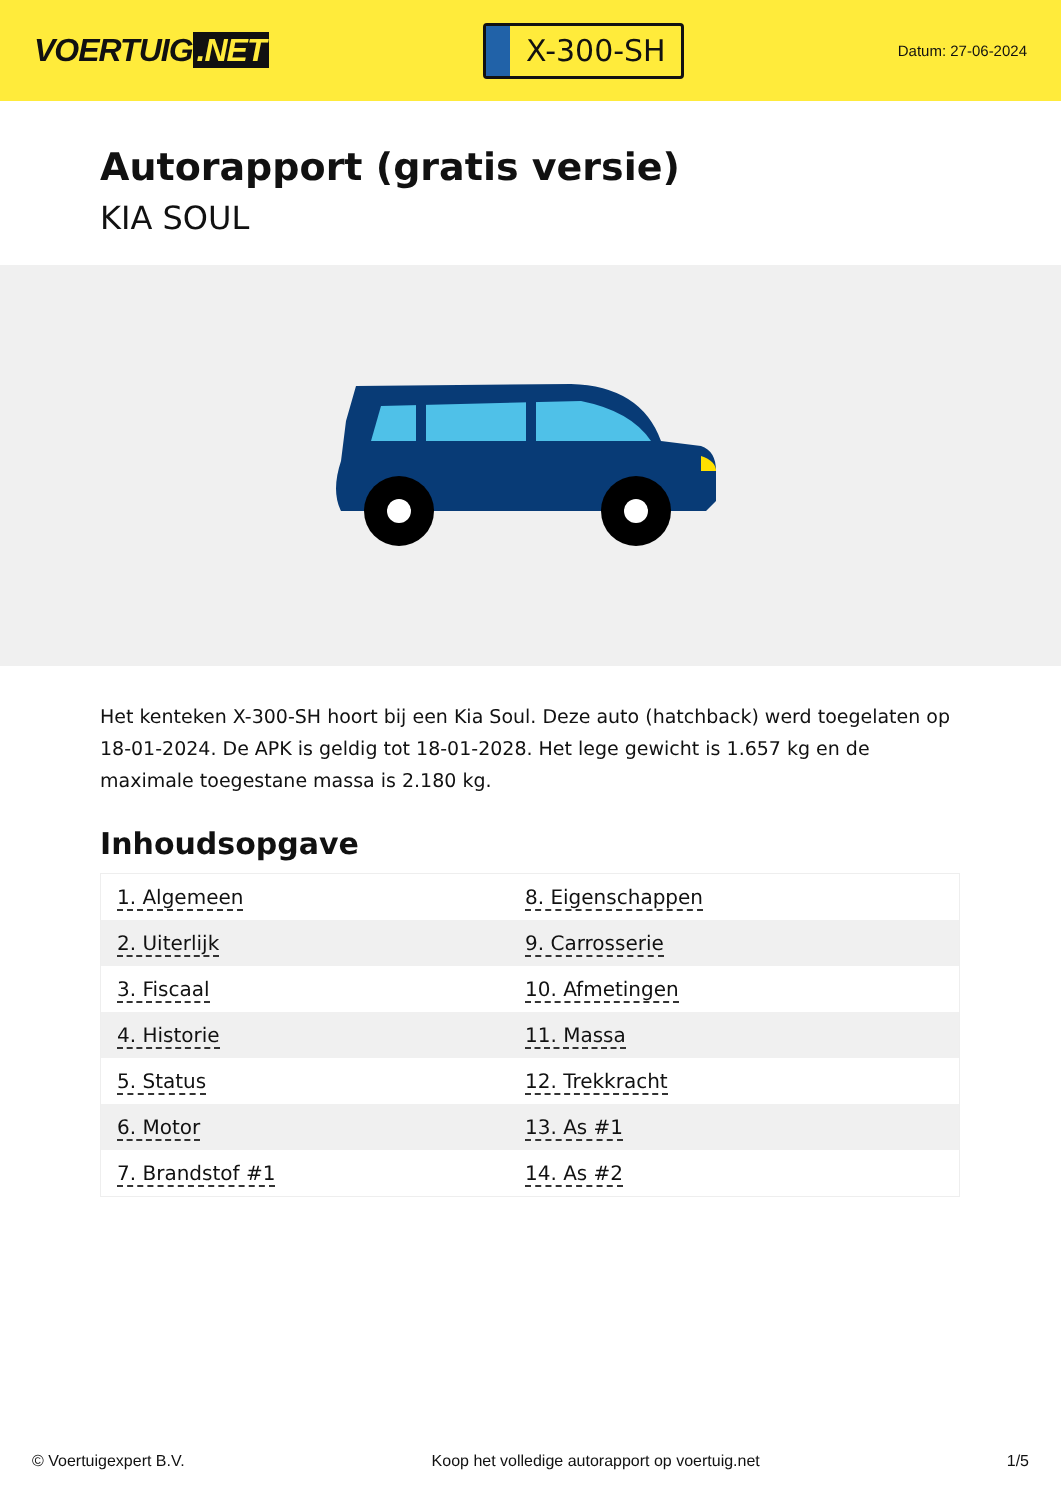VOERTUIG.NET
X-300-SH
Datum: 27-06-2024
Autorapport (gratis versie)
KIA SOUL
Het kenteken X-300-SH hoort bij een Kia Soul. Deze auto (hatchback) werd toegelaten op 18-01-2024. De APK is geldig tot 18-01-2028. Het lege gewicht is 1.657 kg en de maximale toegestane massa is 2.180 kg.
Inhoudsopgave
| 1. Algemeen | 8. Eigenschappen |
| 2. Uiterlijk | 9. Carrosserie |
| 3. Fiscaal | 10. Afmetingen |
| 4. Historie | 11. Massa |
| 5. Status | 12. Trekkracht |
| 6. Motor | 13. As #1 |
| 7. Brandstof #1 | 14. As #2 |
© Voertuigexpert B.V. Koop het volledige autorapport op voertuig.net 1/5